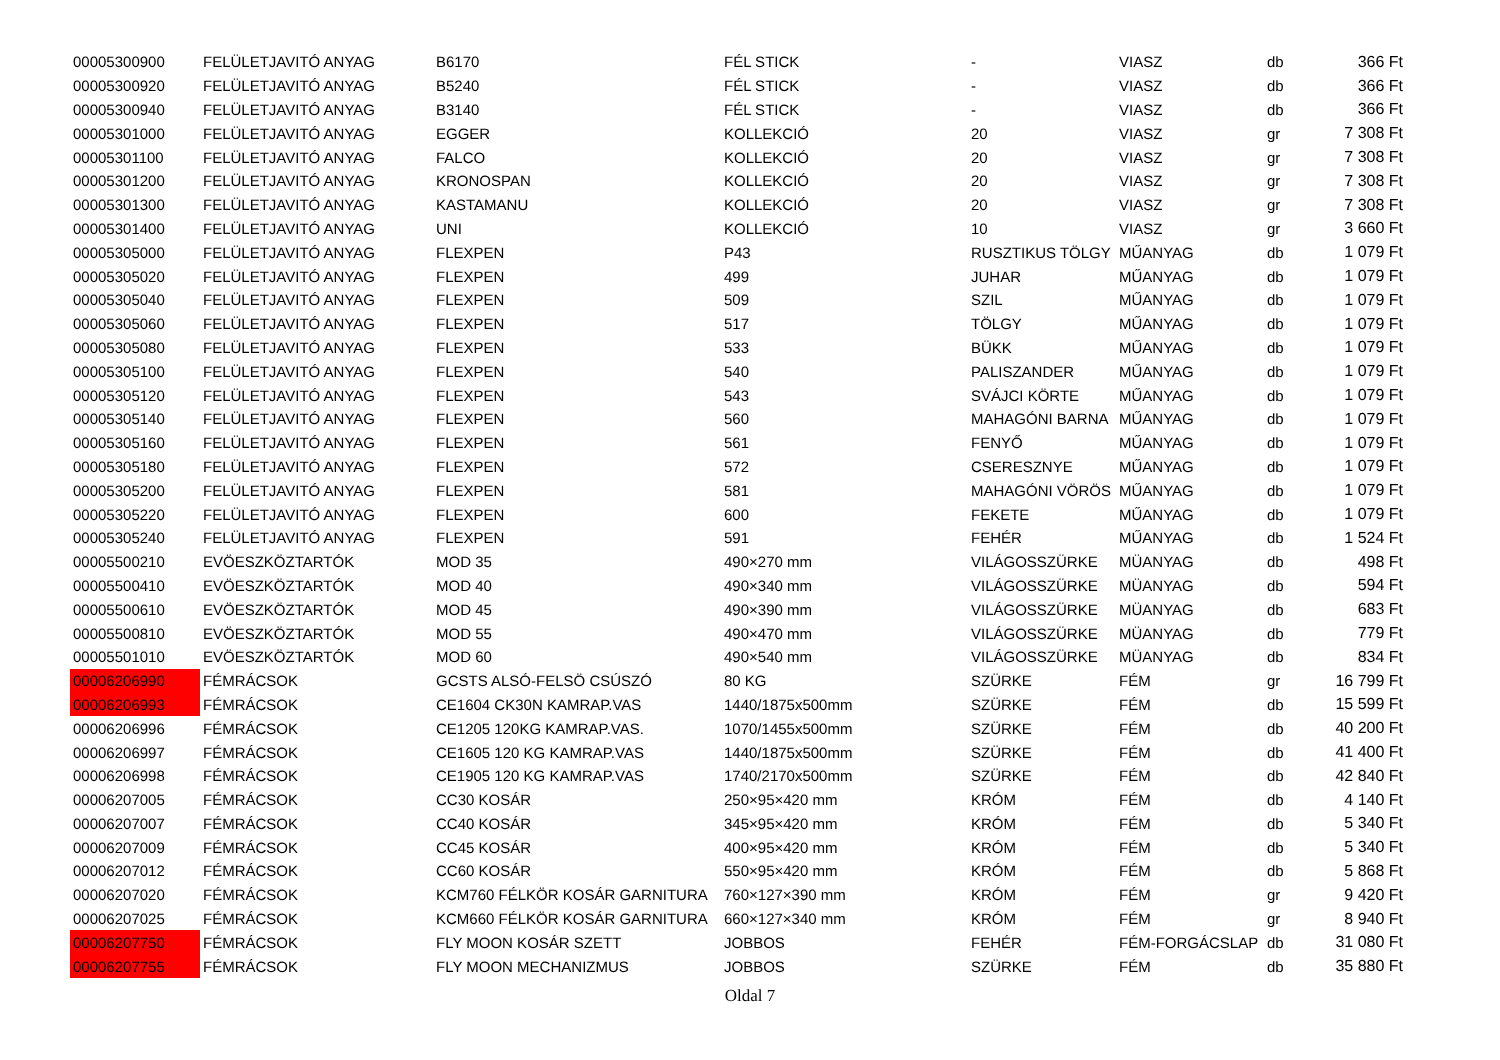| 00005300900 | FELÜLETJAVITÓ ANYAG | B6170 | FÉL STICK | - | VIASZ | db | 366 Ft |
| 00005300920 | FELÜLETJAVITÓ ANYAG | B5240 | FÉL STICK | - | VIASZ | db | 366 Ft |
| 00005300940 | FELÜLETJAVITÓ ANYAG | B3140 | FÉL STICK | - | VIASZ | db | 366 Ft |
| 00005301000 | FELÜLETJAVITÓ ANYAG | EGGER | KOLLEKCIÓ | 20 | VIASZ | gr | 7 308 Ft |
| 00005301100 | FELÜLETJAVITÓ ANYAG | FALCO | KOLLEKCIÓ | 20 | VIASZ | gr | 7 308 Ft |
| 00005301200 | FELÜLETJAVITÓ ANYAG | KRONOSPAN | KOLLEKCIÓ | 20 | VIASZ | gr | 7 308 Ft |
| 00005301300 | FELÜLETJAVITÓ ANYAG | KASTAMANU | KOLLEKCIÓ | 20 | VIASZ | gr | 7 308 Ft |
| 00005301400 | FELÜLETJAVITÓ ANYAG | UNI | KOLLEKCIÓ | 10 | VIASZ | gr | 3 660 Ft |
| 00005305000 | FELÜLETJAVITÓ ANYAG | FLEXPEN | P43 | RUSZTIKUS TÖLGY | MŰANYAG | db | 1 079 Ft |
| 00005305020 | FELÜLETJAVITÓ ANYAG | FLEXPEN | 499 | JUHAR | MŰANYAG | db | 1 079 Ft |
| 00005305040 | FELÜLETJAVITÓ ANYAG | FLEXPEN | 509 | SZIL | MŰANYAG | db | 1 079 Ft |
| 00005305060 | FELÜLETJAVITÓ ANYAG | FLEXPEN | 517 | TÖLGY | MŰANYAG | db | 1 079 Ft |
| 00005305080 | FELÜLETJAVITÓ ANYAG | FLEXPEN | 533 | BÜKK | MŰANYAG | db | 1 079 Ft |
| 00005305100 | FELÜLETJAVITÓ ANYAG | FLEXPEN | 540 | PALISZANDER | MŰANYAG | db | 1 079 Ft |
| 00005305120 | FELÜLETJAVITÓ ANYAG | FLEXPEN | 543 | SVÁJCI KÖRTE | MŰANYAG | db | 1 079 Ft |
| 00005305140 | FELÜLETJAVITÓ ANYAG | FLEXPEN | 560 | MAHAGÓNI BARNA | MŰANYAG | db | 1 079 Ft |
| 00005305160 | FELÜLETJAVITÓ ANYAG | FLEXPEN | 561 | FENYŐ | MŰANYAG | db | 1 079 Ft |
| 00005305180 | FELÜLETJAVITÓ ANYAG | FLEXPEN | 572 | CSERESZNYE | MŰANYAG | db | 1 079 Ft |
| 00005305200 | FELÜLETJAVITÓ ANYAG | FLEXPEN | 581 | MAHAGÓNI VÖRÖS | MŰANYAG | db | 1 079 Ft |
| 00005305220 | FELÜLETJAVITÓ ANYAG | FLEXPEN | 600 | FEKETE | MŰANYAG | db | 1 079 Ft |
| 00005305240 | FELÜLETJAVITÓ ANYAG | FLEXPEN | 591 | FEHÉR | MŰANYAG | db | 1 524 Ft |
| 00005500210 | EVÖESZKÖZTARTÓK | MOD 35 | 490×270 mm | VILÁGOSSZÜRKE | MÜANYAG | db | 498 Ft |
| 00005500410 | EVÖESZKÖZTARTÓK | MOD 40 | 490×340 mm | VILÁGOSSZÜRKE | MÜANYAG | db | 594 Ft |
| 00005500610 | EVÖESZKÖZTARTÓK | MOD 45 | 490×390 mm | VILÁGOSSZÜRKE | MÜANYAG | db | 683 Ft |
| 00005500810 | EVÖESZKÖZTARTÓK | MOD 55 | 490×470 mm | VILÁGOSSZÜRKE | MÜANYAG | db | 779 Ft |
| 00005501010 | EVÖESZKÖZTARTÓK | MOD 60 | 490×540 mm | VILÁGOSSZÜRKE | MÜANYAG | db | 834 Ft |
| 00006206990 | FÉMRÁCSOK | GCSTS ALSÓ-FELSÖ CSÚSZÓ | 80 KG | SZÜRKE | FÉM | gr | 16 799 Ft |
| 00006206993 | FÉMRÁCSOK | CE1604 CK30N KAMRAP.VAS | 1440/1875x500mm | SZÜRKE | FÉM | db | 15 599 Ft |
| 00006206996 | FÉMRÁCSOK | CE1205 120KG KAMRAP.VAS. | 1070/1455x500mm | SZÜRKE | FÉM | db | 40 200 Ft |
| 00006206997 | FÉMRÁCSOK | CE1605 120 KG KAMRAP.VAS | 1440/1875x500mm | SZÜRKE | FÉM | db | 41 400 Ft |
| 00006206998 | FÉMRÁCSOK | CE1905 120 KG KAMRAP.VAS | 1740/2170x500mm | SZÜRKE | FÉM | db | 42 840 Ft |
| 00006207005 | FÉMRÁCSOK | CC30 KOSÁR | 250×95×420 mm | KRÓM | FÉM | db | 4 140 Ft |
| 00006207007 | FÉMRÁCSOK | CC40 KOSÁR | 345×95×420 mm | KRÓM | FÉM | db | 5 340 Ft |
| 00006207009 | FÉMRÁCSOK | CC45 KOSÁR | 400×95×420 mm | KRÓM | FÉM | db | 5 340 Ft |
| 00006207012 | FÉMRÁCSOK | CC60 KOSÁR | 550×95×420 mm | KRÓM | FÉM | db | 5 868 Ft |
| 00006207020 | FÉMRÁCSOK | KCM760 FÉLKÖR KOSÁR GARNITURA | 760×127×390 mm | KRÓM | FÉM | gr | 9 420 Ft |
| 00006207025 | FÉMRÁCSOK | KCM660 FÉLKÖR KOSÁR GARNITURA | 660×127×340 mm | KRÓM | FÉM | gr | 8 940 Ft |
| 00006207750 | FÉMRÁCSOK | FLY MOON KOSÁR SZETT | JOBBOS | FEHÉR | FÉM-FORGÁCSLAP | db | 31 080 Ft |
| 00006207755 | FÉMRÁCSOK | FLY MOON MECHANIZMUS | JOBBOS | SZÜRKE | FÉM | db | 35 880 Ft |
Oldal 7